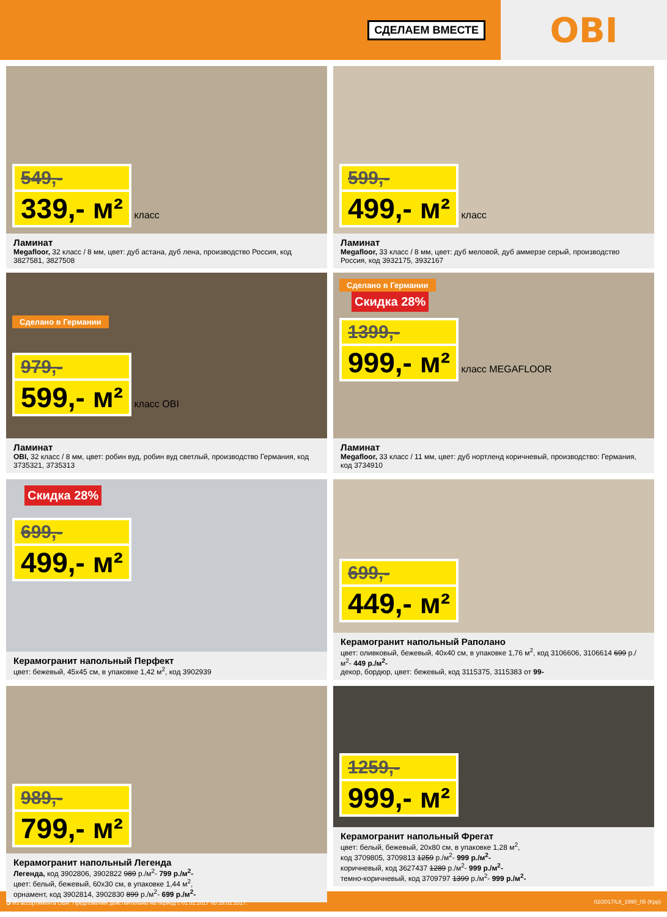СДЕЛАЕМ ВМЕСТЕ
OBI
549,-
339,- м²
класс
Ламинат
Megafloor, 32 класс / 8 мм, цвет: дуб астана, дуб лена, производство Россия, код 3827581, 3827508
599,-
499,- м²
класс
Ламинат
Megafloor, 33 класс / 8 мм, цвет: дуб меловой, дуб аммерзе серый, производство Россия, код 3932175, 3932167
Сделано в Германии
979,-
599,- м²
класс OBI
Ламинат
OBI, 32 класс / 8 мм, цвет: робин вуд, робин вуд светлый, производство Германия, код 3735321, 3735313
Сделано в Германии
Скидка 28%
1399,-
999,- м²
класс MEGAFLOOR
Ламинат
Megafloor, 33 класс / 11 мм, цвет: дуб нортленд коричневый, производство: Германия, код 3734910
Скидка 28%
699,-
499,- м²
Керамогранит напольный Перфект
цвет: бежевый, 45x45 см, в упаковке 1,42 м<sup>2</sup>, код 3902939
699,-
449,- м²
Керамогранит напольный Раполано
цвет: оливковый, бежевый, 40x40 см, в упаковке 1,76 м<sup>2</sup>, код 3106606, 3106614 699 р./м<sup>2</sup>- 449 р./м<sup>2</sup>-
декор, бордюр, цвет: бежевый, код 3115375, 3115383 от 99-
989,-
799,- м²
Керамогранит напольный Легенда
Легенда, код 3902806, 3902822 989 р./м<sup>2</sup>- 799 р./м<sup>2</sup>-
цвет: белый, бежевый, 60x30 см, в упаковке 1,44 м<sup>2</sup>,
орнамент, код 3902814, 3902830 899 р./м<sup>2</sup>- 699 р./м<sup>2</sup>-
1259,-
999,- м²
Керамогранит напольный Фрегат
цвет: белый, бежевый, 20x80 см, в упаковке 1,28 м<sup>2</sup>,
код 3709805, 3709813 1259 р./м<sup>2</sup>- 999 р./м<sup>2</sup>-
коричневый, код 3627437 1289 р./м<sup>2</sup>- 999 р./м<sup>2</sup>-
темно-коричневый, код 3709797 1399 р./м<sup>2</sup>- 999 р./м<sup>2</sup>-
5 Из ассортимента ОБИ. Предложения действительны на период с 01.02.2017 по 28.02.2017. 02/2017/L8_1990_05 (Kpp)